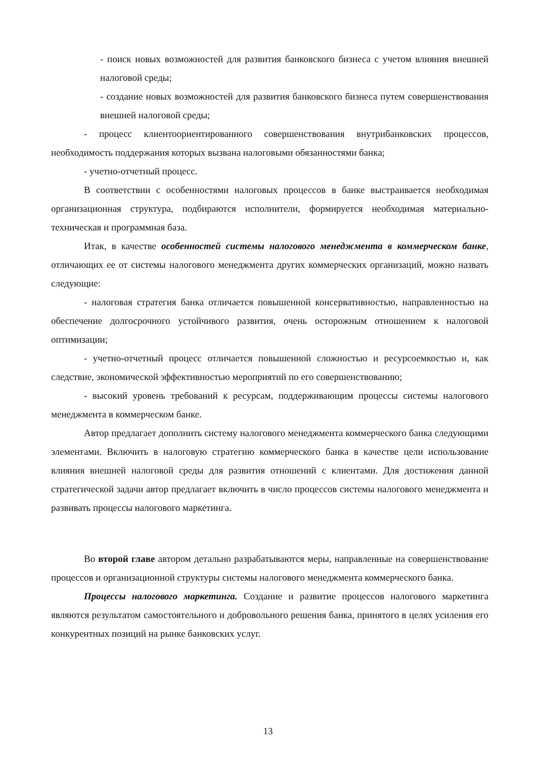- поиск новых возможностей для развития банковского бизнеса с учетом влияния внешней налоговой среды;
- создание новых возможностей для развития банковского бизнеса путем совершенствования внешней налоговой среды;
- процесс клиентоориентированного совершенствования внутрибанковских процессов, необходимость поддержания которых вызвана налоговыми обязанностями банка;
- учетно-отчетный процесс.
В соответствии с особенностями налоговых процессов в банке выстраивается необходимая организационная структура, подбираются исполнители, формируется необходимая материально-техническая и программная база.
Итак, в качестве особенностей системы налогового менеджмента в коммерческом банке, отличающих ее от системы налогового менеджмента других коммерческих организаций, можно назвать следующие:
- налоговая стратегия банка отличается повышенной консервативностью, направленностью на обеспечение долгосрочного устойчивого развития, очень осторожным отношением к налоговой оптимизации;
- учетно-отчетный процесс отличается повышенной сложностью и ресурсоемкостью и, как следствие, экономической эффективностью мероприятий по его совершенствованию;
- высокий уровень требований к ресурсам, поддерживающим процессы системы налогового менеджмента в коммерческом банке.
Автор предлагает дополнить систему налогового менеджмента коммерческого банка следующими элементами. Включить в налоговую стратегию коммерческого банка в качестве цели использование влияния внешней налоговой среды для развития отношений с клиентами. Для достижения данной стратегической задачи автор предлагает включить в число процессов системы налогового менеджмента и развивать процессы налогового маркетинга.
Во второй главе автором детально разрабатываются меры, направленные на совершенствование процессов и организационной структуры системы налогового менеджмента коммерческого банка.
Процессы налогового маркетинга. Создание и развитие процессов налогового маркетинга являются результатом самостоятельного и добровольного решения банка, принятого в целях усиления его конкурентных позиций на рынке банковских услуг.
13